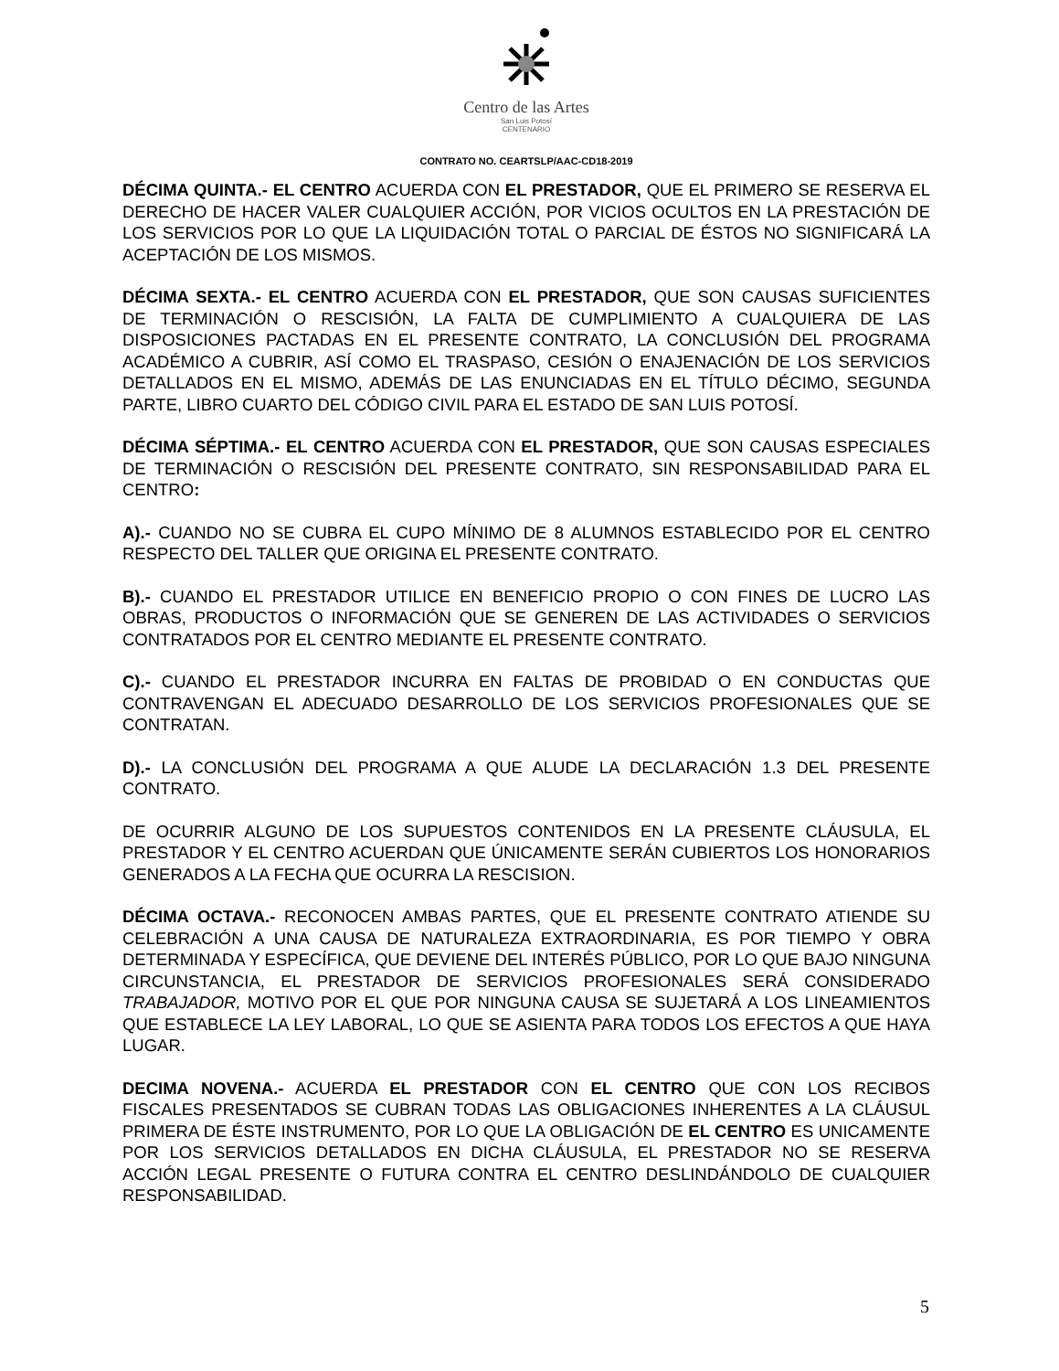Centro de las Artes
San Luis Potosí
CENTENARIO
CONTRATO NO. CEARTSLP/AAC-CD18-2019
DÉCIMA QUINTA.- EL CENTRO ACUERDA CON EL PRESTADOR, QUE EL PRIMERO SE RESERVA EL DERECHO DE HACER VALER CUALQUIER ACCIÓN, POR VICIOS OCULTOS EN LA PRESTACIÓN DE LOS SERVICIOS POR LO QUE LA LIQUIDACIÓN TOTAL O PARCIAL DE ÉSTOS NO SIGNIFICARÁ LA ACEPTACIÓN DE LOS MISMOS.
DÉCIMA SEXTA.- EL CENTRO ACUERDA CON EL PRESTADOR, QUE SON CAUSAS SUFICIENTES DE TERMINACIÓN O RESCISIÓN, LA FALTA DE CUMPLIMIENTO A CUALQUIERA DE LAS DISPOSICIONES PACTADAS EN EL PRESENTE CONTRATO, LA CONCLUSIÓN DEL PROGRAMA ACADÉMICO A CUBRIR, ASÍ COMO EL TRASPASO, CESIÓN O ENAJENACIÓN DE LOS SERVICIOS DETALLADOS EN EL MISMO, ADEMÁS DE LAS ENUNCIADAS EN EL TÍTULO DÉCIMO, SEGUNDA PARTE, LIBRO CUARTO DEL CÓDIGO CIVIL PARA EL ESTADO DE SAN LUIS POTOSÍ.
DÉCIMA SÉPTIMA.- EL CENTRO ACUERDA CON EL PRESTADOR, QUE SON CAUSAS ESPECIALES DE TERMINACIÓN O RESCISIÓN DEL PRESENTE CONTRATO, SIN RESPONSABILIDAD PARA EL CENTRO:
A).- CUANDO NO SE CUBRA EL CUPO MÍNIMO DE 8 ALUMNOS ESTABLECIDO POR EL CENTRO RESPECTO DEL TALLER QUE ORIGINA EL PRESENTE CONTRATO.
B).- CUANDO EL PRESTADOR UTILICE EN BENEFICIO PROPIO O CON FINES DE LUCRO LAS OBRAS, PRODUCTOS O INFORMACIÓN QUE SE GENEREN DE LAS ACTIVIDADES O SERVICIOS CONTRATADOS POR EL CENTRO MEDIANTE EL PRESENTE CONTRATO.
C).- CUANDO EL PRESTADOR INCURRA EN FALTAS DE PROBIDAD O EN CONDUCTAS QUE CONTRAVENGAN EL ADECUADO DESARROLLO DE LOS SERVICIOS PROFESIONALES QUE SE CONTRATAN.
D).- LA CONCLUSIÓN DEL PROGRAMA A QUE ALUDE LA DECLARACIÓN 1.3 DEL PRESENTE CONTRATO.
DE OCURRIR ALGUNO DE LOS SUPUESTOS CONTENIDOS EN LA PRESENTE CLÁUSULA, EL PRESTADOR Y EL CENTRO ACUERDAN QUE ÚNICAMENTE SERÁN CUBIERTOS LOS HONORARIOS GENERADOS A LA FECHA QUE OCURRA LA RESCISION.
DÉCIMA OCTAVA.- RECONOCEN AMBAS PARTES, QUE EL PRESENTE CONTRATO ATIENDE SU CELEBRACIÓN A UNA CAUSA DE NATURALEZA EXTRAORDINARIA, ES POR TIEMPO Y OBRA DETERMINADA Y ESPECÍFICA, QUE DEVIENE DEL INTERÉS PÚBLICO, POR LO QUE BAJO NINGUNA CIRCUNSTANCIA, EL PRESTADOR DE SERVICIOS PROFESIONALES SERÁ CONSIDERADO TRABAJADOR, MOTIVO POR EL QUE POR NINGUNA CAUSA SE SUJETARÁ A LOS LINEAMIENTOS QUE ESTABLECE LA LEY LABORAL, LO QUE SE ASIENTA PARA TODOS LOS EFECTOS A QUE HAYA LUGAR.
DECIMA NOVENA.- ACUERDA EL PRESTADOR CON EL CENTRO QUE CON LOS RECIBOS FISCALES PRESENTADOS SE CUBRAN TODAS LAS OBLIGACIONES INHERENTES A LA CLÁUSUL PRIMERA DE ÉSTE INSTRUMENTO, POR LO QUE LA OBLIGACIÓN DE EL CENTRO ES UNICAMENTE POR LOS SERVICIOS DETALLADOS EN DICHA CLÁUSULA, EL PRESTADOR NO SE RESERVA ACCIÓN LEGAL PRESENTE O FUTURA CONTRA EL CENTRO DESLINDÁNDOLO DE CUALQUIER RESPONSABILIDAD.
5